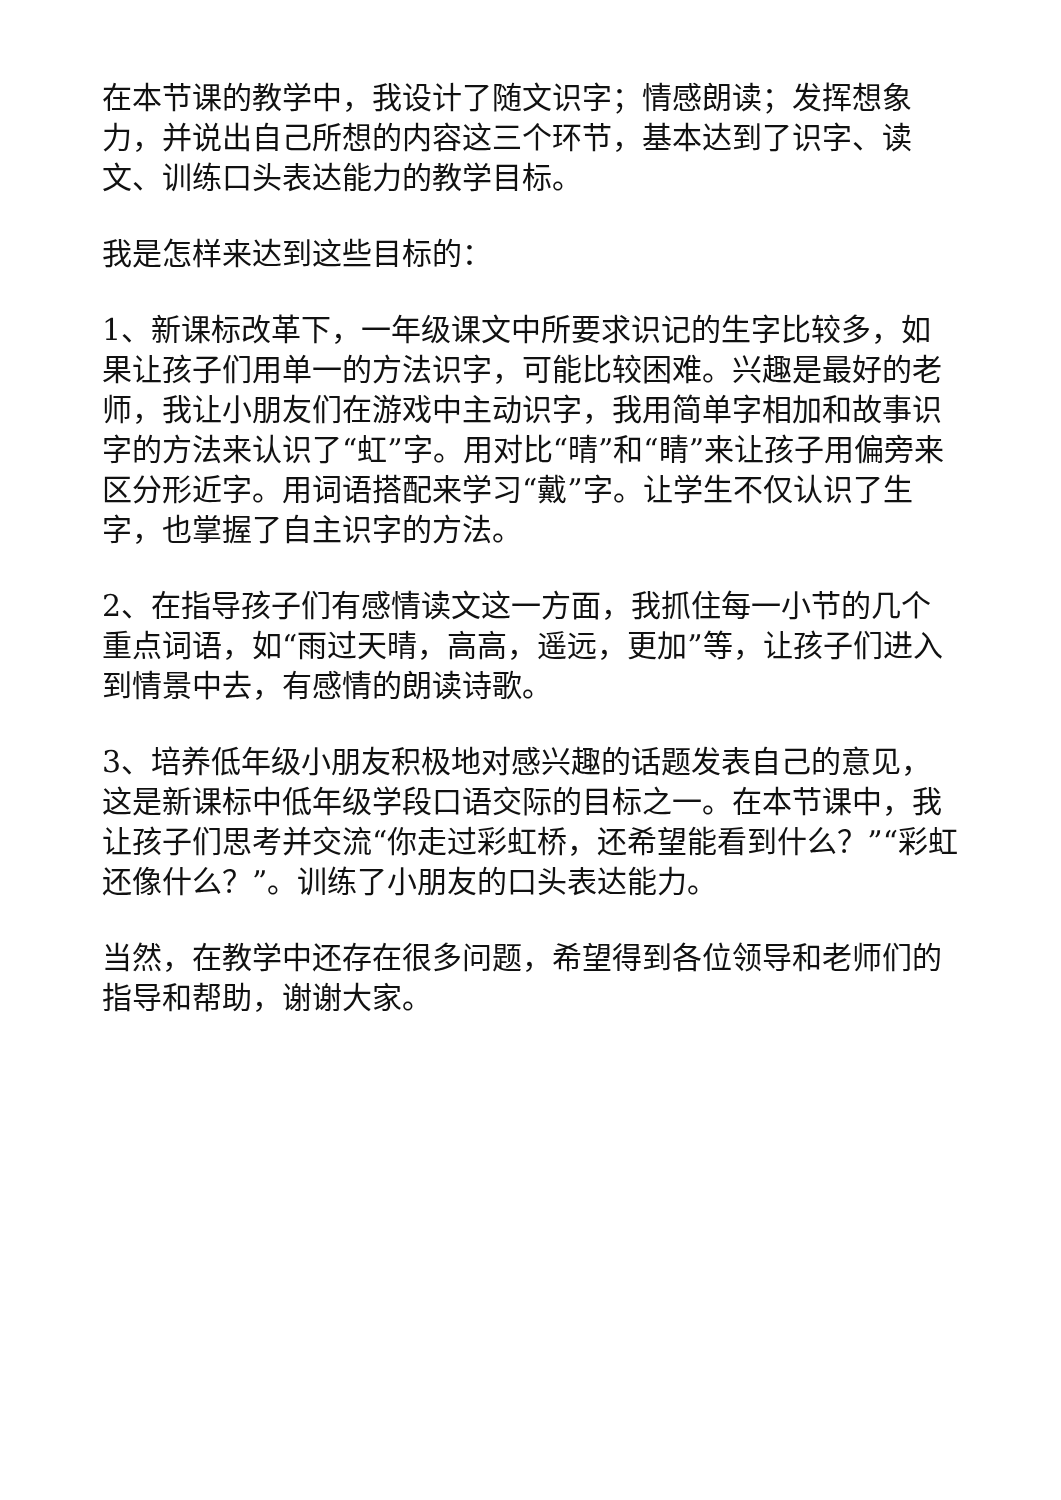在本节课的教学中，我设计了随文识字；情感朗读；发挥想象力，并说出自己所想的内容这三个环节，基本达到了识字、读文、训练口头表达能力的教学目标。
我是怎样来达到这些目标的：
1、新课标改革下，一年级课文中所要求识记的生字比较多，如果让孩子们用单一的方法识字，可能比较困难。兴趣是最好的老师，我让小朋友们在游戏中主动识字，我用简单字相加和故事识字的方法来认识了“虹”字。用对比“晴”和“睛”来让孩子用偏旁来区分形近字。用词语搭配来学习“戴”字。让学生不仅认识了生字，也掌握了自主识字的方法。
2、在指导孩子们有感情读文这一方面，我抓住每一小节的几个重点词语，如“雨过天晴，高高，遥远，更加”等，让孩子们进入到情景中去，有感情的朗读诗歌。
3、培养低年级小朋友积极地对感兴趣的话题发表自己的意见，这是新课标中低年级学段口语交际的目标之一。在本节课中，我让孩子们思考并交流“你走过彩虹桥，还希望能看到什么？”“彩虹还像什么？”。训练了小朋友的口头表达能力。
当然，在教学中还存在很多问题，希望得到各位领导和老师们的指导和帮助，谢谢大家。